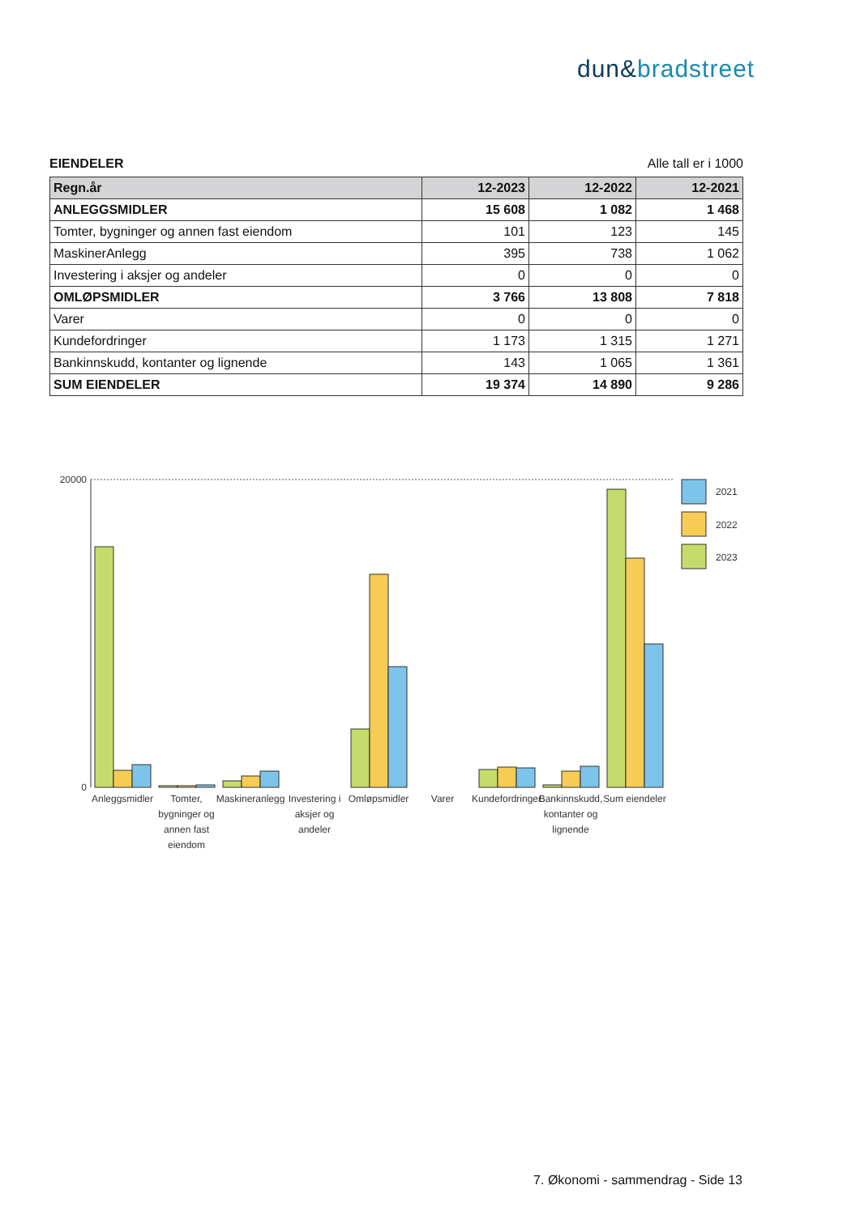dun&bradstreet
EIENDELER Alle tall er i 1000
| Regn.år | 12-2023 | 12-2022 | 12-2021 |
| --- | --- | --- | --- |
| ANLEGGSMIDLER | 15 608 | 1 082 | 1 468 |
| Tomter, bygninger og annen fast eiendom | 101 | 123 | 145 |
| MaskinerAnlegg | 395 | 738 | 1 062 |
| Investering i aksjer og andeler | 0 | 0 | 0 |
| OMLØPSMIDLER | 3 766 | 13 808 | 7 818 |
| Varer | 0 | 0 | 0 |
| Kundefordringer | 1 173 | 1 315 | 1 271 |
| Bankinnskudd, kontanter og lignende | 143 | 1 065 | 1 361 |
| SUM EIENDELER | 19 374 | 14 890 | 9 286 |
20000
0
2021
2022
2023
Anleggsmidler
Tomter,
bygninger og
annen fast
eiendom
Maskineranlegg
Investering i
aksjer og
andeler
Omløpsmidler
Varer
Kundefordringer
Bankinnskudd,
kontanter og
lignende
Sum eiendeler
7. Økonomi - sammendrag - Side 13